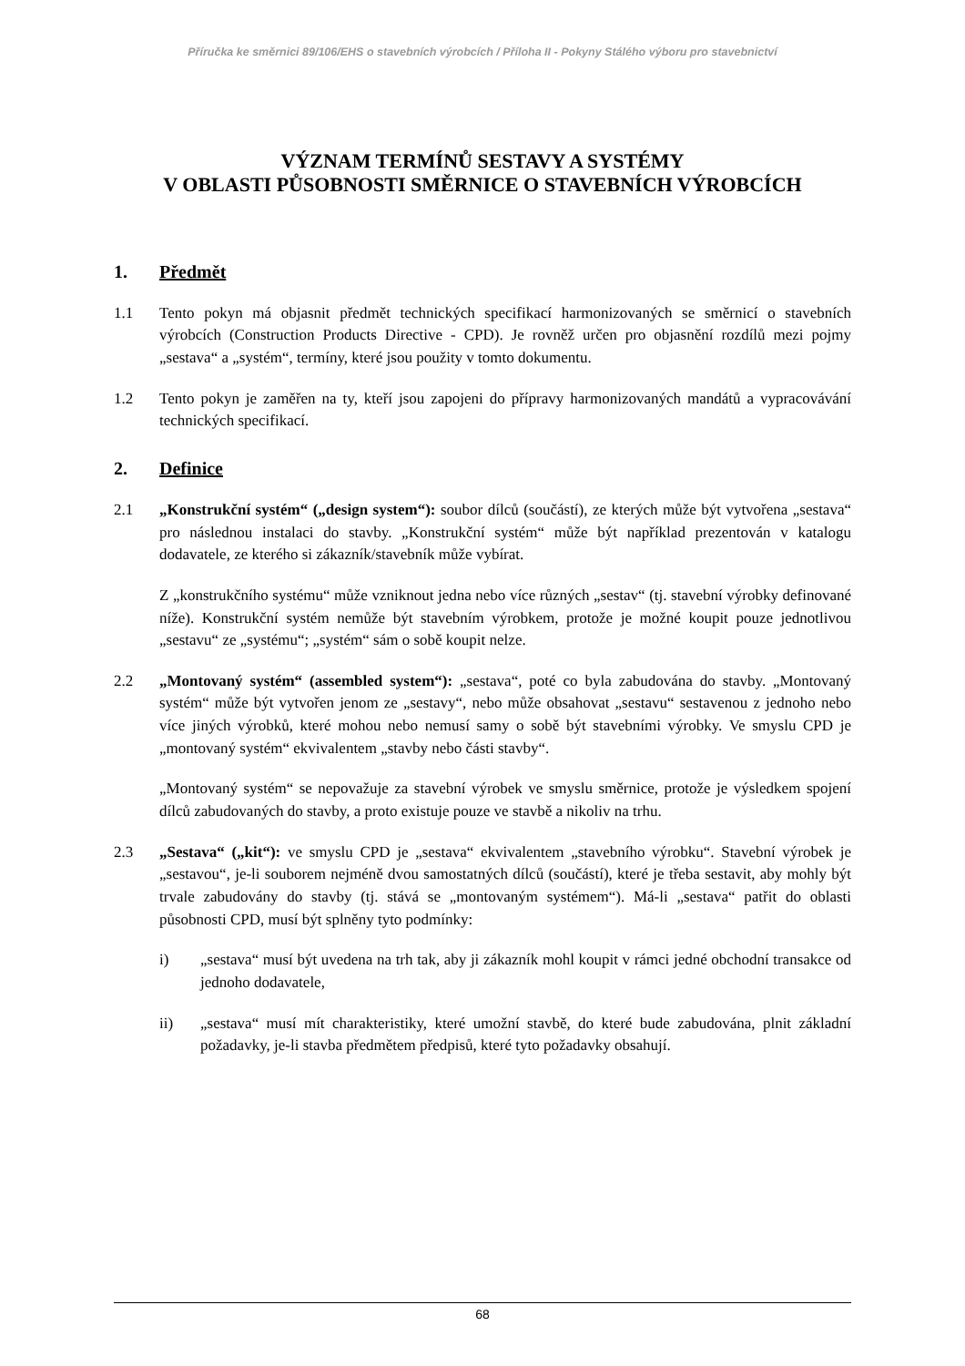Příručka ke směrnici 89/106/EHS o stavebních výrobcích / Příloha II - Pokyny Stálého výboru pro stavebnictví
VÝZNAM TERMÍNŮ SESTAVY A SYSTÉMY
V OBLASTI PŮSOBNOSTI SMĚRNICE O STAVEBNÍCH VÝROBCÍCH
1. Předmět
1.1 Tento pokyn má objasnit předmět technických specifikací harmonizovaných se směrnicí o stavebních výrobcích (Construction Products Directive - CPD). Je rovněž určen pro objasnění rozdílů mezi pojmy „sestava“ a „systém“, termíny, které jsou použity v tomto dokumentu.
1.2 Tento pokyn je zaměřen na ty, kteří jsou zapojeni do přípravy harmonizovaných mandátů a vypracovávání technických specifikací.
2. Definice
2.1 „Konstrukční systém“ („design system“): soubor dílců (součástí), ze kterých může být vytvořena „sestava“ pro následnou instalaci do stavby. „Konstrukční systém“ může být například prezentován v katalogu dodavatele, ze kterého si zákazník/stavebník může vybírat.
Z „konstrukčního systému“ může vzniknout jedna nebo více různých „sestav“ (tj. stavební výrobky definované níže). Konstrukční systém nemůže být stavebním výrobkem, protože je možné koupit pouze jednotlivou „sestavu“ ze „systému“; „systém“ sám o sobě koupit nelze.
2.2 „Montovaný systém“ (assembled system“): „sestava“, poté co byla zabudována do stavby. „Montovaný systém“ může být vytvořen jenom ze „sestavy“, nebo může obsahovat „sestavu“ sestavenou z jednoho nebo více jiných výrobků, které mohou nebo nemusí samy o sobě být stavebními výrobky. Ve smyslu CPD je „montovaný systém“ ekvivalentem „stavby nebo části stavby“.
„Montovaný systém“ se nepovažuje za stavební výrobek ve smyslu směrnice, protože je výsledkem spojení dílců zabudovaných do stavby, a proto existuje pouze ve stavbě a nikoliv na trhu.
2.3 „Sestava“ („kit“): ve smyslu CPD je „sestava“ ekvivalentem „stavebního výrobku“. Stavební výrobek je „sestavou“, je-li souborem nejméně dvou samostatných dílců (součástí), které je třeba sestavit, aby mohly být trvale zabudovány do stavby (tj. stává se „montovaným systémem“). Má-li „sestava“ patřit do oblasti působnosti CPD, musí být splněny tyto podmínky:
i) „sestava“ musí být uvedena na trh tak, aby ji zákazník mohl koupit v rámci jedné obchodní transakce od jednoho dodavatele,
ii) „sestava“ musí mít charakteristiky, které umožní stavbě, do které bude zabudována, plnit základní požadavky, je-li stavba předmětem předpisů, které tyto požadavky obsahují.
68